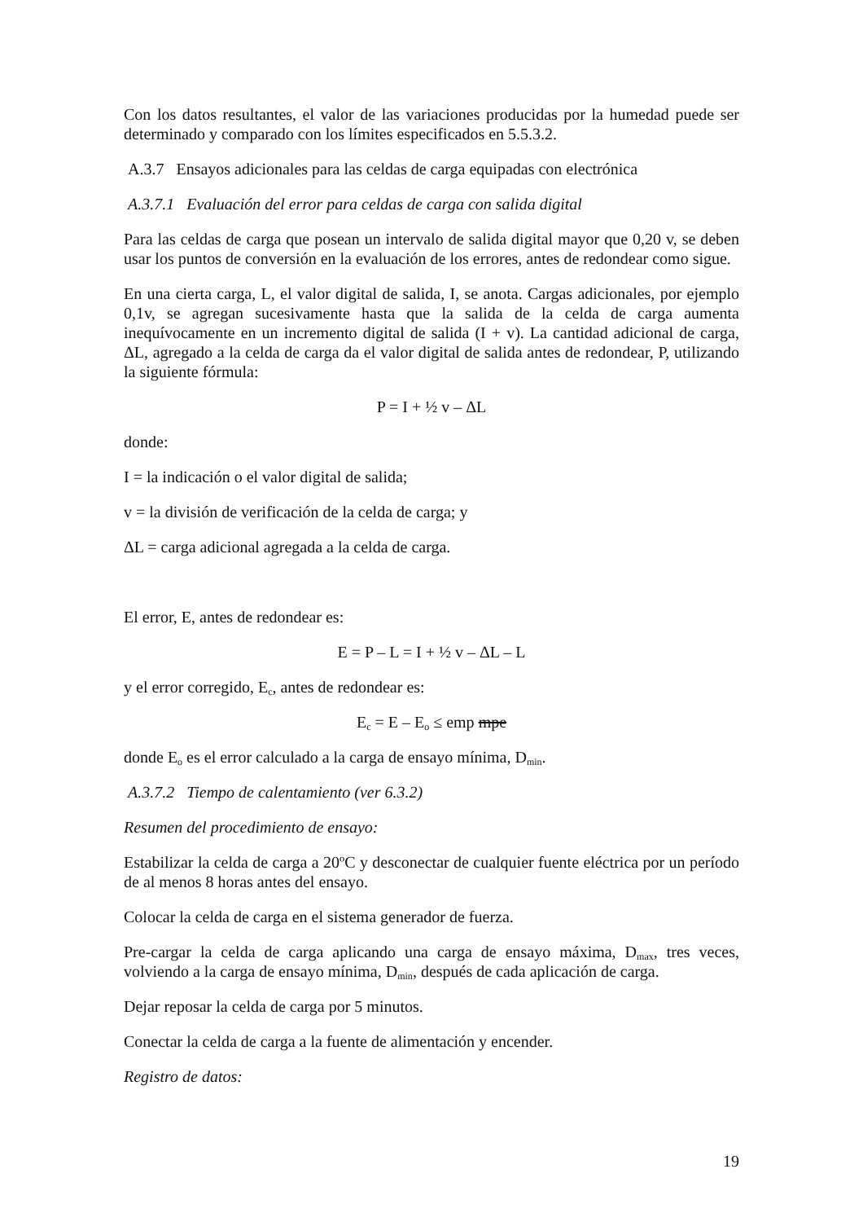Con los datos resultantes, el valor de las variaciones producidas por la humedad puede ser determinado y comparado con los límites especificados en 5.5.3.2.
A.3.7 Ensayos adicionales para las celdas de carga equipadas con electrónica
A.3.7.1 Evaluación del error para celdas de carga con salida digital
Para las celdas de carga que posean un intervalo de salida digital mayor que 0,20 v, se deben usar los puntos de conversión en la evaluación de los errores, antes de redondear como sigue.
En una cierta carga, L, el valor digital de salida, I, se anota. Cargas adicionales, por ejemplo 0,1v, se agregan sucesivamente hasta que la salida de la celda de carga aumenta inequívocamente en un incremento digital de salida (I + v). La cantidad adicional de carga, ΔL, agregado a la celda de carga da el valor digital de salida antes de redondear, P, utilizando la siguiente fórmula:
P = I + ½ v – ΔL
donde:
I = la indicación o el valor digital de salida;
v = la división de verificación de la celda de carga; y
ΔL = carga adicional agregada a la celda de carga.
El error, E, antes de redondear es:
E = P – L = I + ½ v – ΔL – L
y el error corregido, E<sub>c</sub>, antes de redondear es:
E<sub>c</sub> = E – E<sub>o</sub> ≤ emp mpe
donde E<sub>o</sub> es el error calculado a la carga de ensayo mínima, D<sub>min</sub>.
A.3.7.2 Tiempo de calentamiento (ver 6.3.2)
Resumen del procedimiento de ensayo:
Estabilizar la celda de carga a 20ºC y desconectar de cualquier fuente eléctrica por un período de al menos 8 horas antes del ensayo.
Colocar la celda de carga en el sistema generador de fuerza.
Pre-cargar la celda de carga aplicando una carga de ensayo máxima, D<sub>max</sub>, tres veces, volviendo a la carga de ensayo mínima, D<sub>min</sub>, después de cada aplicación de carga.
Dejar reposar la celda de carga por 5 minutos.
Conectar la celda de carga a la fuente de alimentación y encender.
Registro de datos:
19